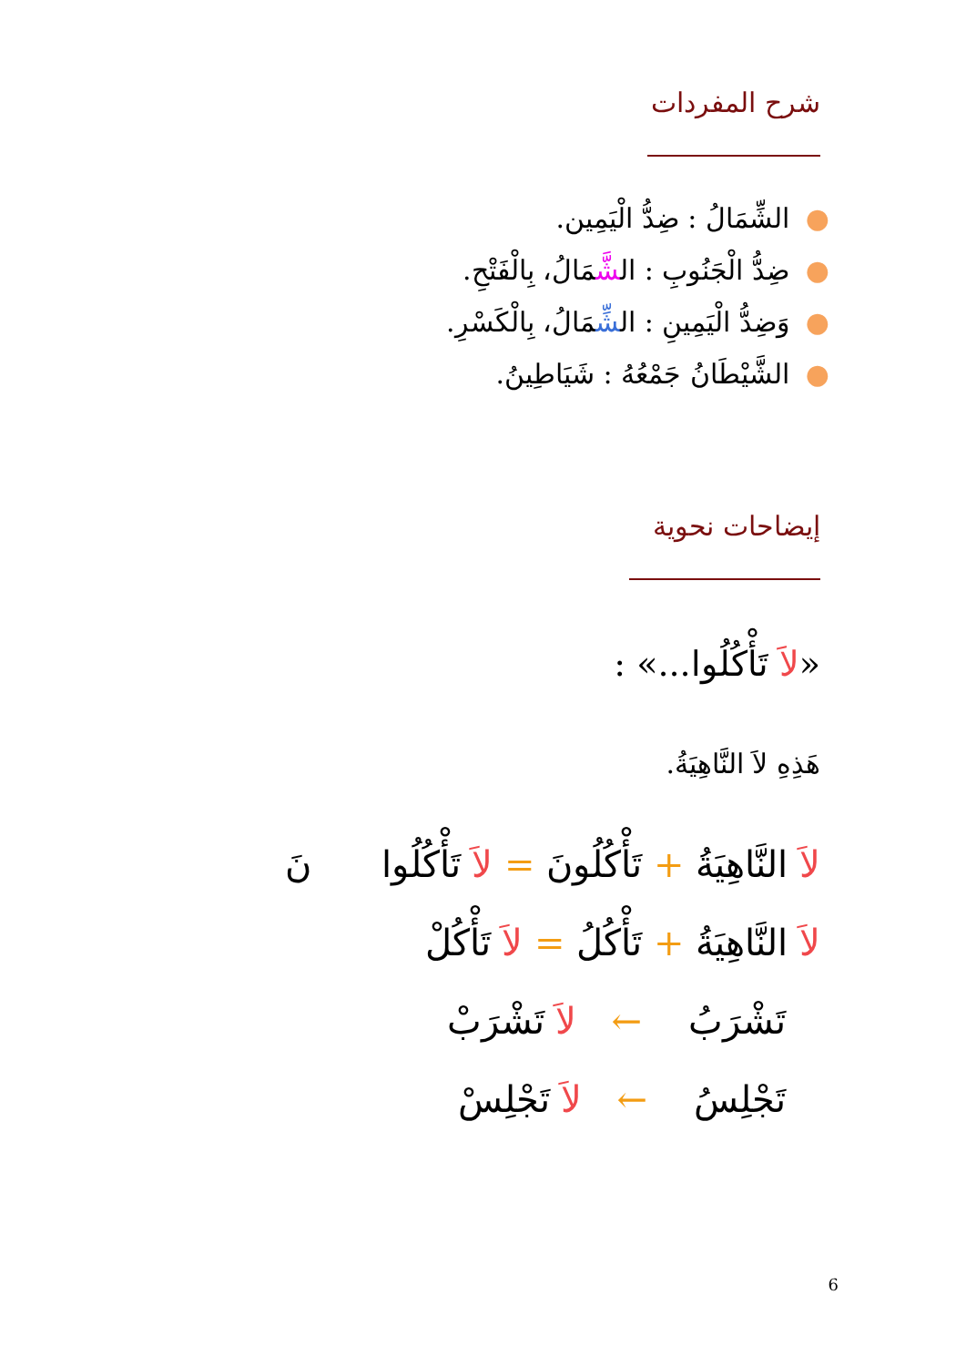شرح المفردات
●الشِّمَالُ : ضِدُّ الْيَمِين.
●ضِدُّ الْجَنُوبِ : الشَّمَالُ، بِالْفَتْحِ.
●وَضِدُّ الْيَمِينِ : الشِّمَالُ، بِالْكَسْرِ.
●الشَّيْطَانُ جَمْعُهُ : شَيَاطِينُ.
إيضاحات نحوية
«لاَ تَأْكُلُوا...» :
هَذِهِ لاَ النَّاهِيَةُ.
لاَ النَّاهِيَةُ + تَأْكُلُونَ = لاَ تَأْكُلُوا نَ
لاَ النَّاهِيَةُ + تَأْكُلُ = لاَ تَأْكُلْ
تَشْرَبُ ← لاَ تَشْرَبْ
تَجْلِسُ ← لاَ تَجْلِسْ
6